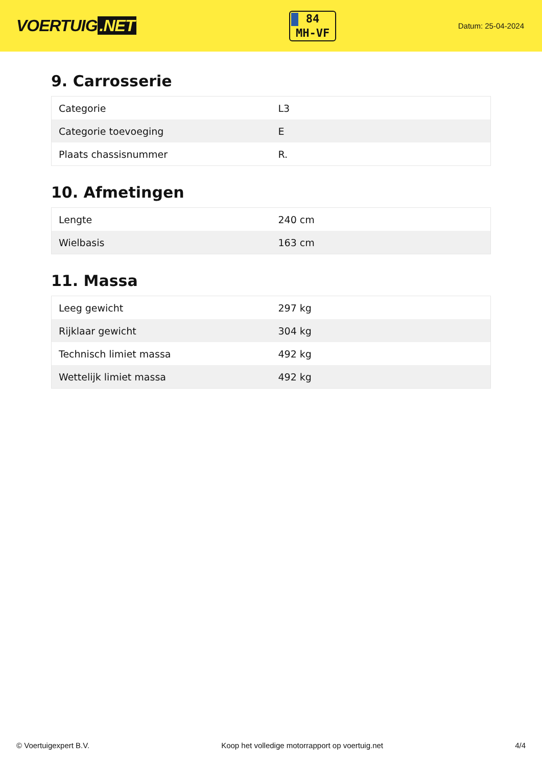VOERTUIG.NET
84
MH-VF
Datum: 25-04-2024
9. Carrosserie
| Categorie | L3 |
| Categorie toevoeging | E |
| Plaats chassisnummer | R. |
10. Afmetingen
| Lengte | 240 cm |
| Wielbasis | 163 cm |
11. Massa
| Leeg gewicht | 297 kg |
| Rijklaar gewicht | 304 kg |
| Technisch limiet massa | 492 kg |
| Wettelijk limiet massa | 492 kg |
© Voertuigexpert B.V. Koop het volledige motorrapport op voertuig.net 4/4